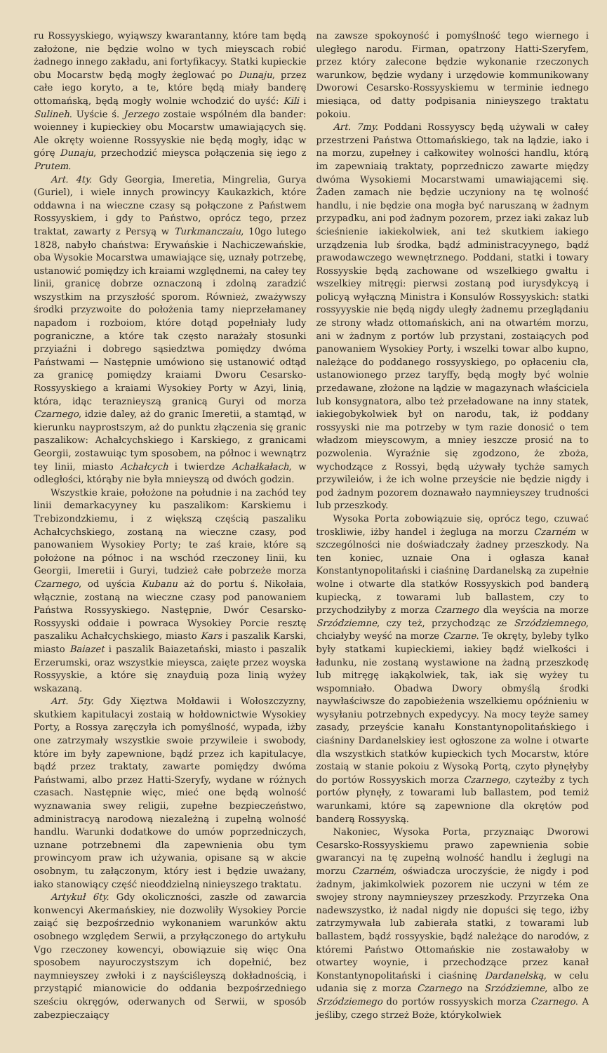ru Rossyyskiego, wyiąwszy kwarantanny, które tam będą założone, nie będzie wolno w tych mieyscach robić żadnego innego zakładu, ani fortyfikacyy. Statki kupieckie obu Mocarstw będą mogły żeglować po Dunaju, przez całe iego koryto, a te, które będą miały banderę ottomańską, będą mogły wolnie wchodzić do uyść: Kili i Sulineh. Uyście ś. Jerzego zostaie wspólném dla bander: woienney i kupieckiey obu Mocarstw umawiających się. Ale okręty woienne Rossyyskie nie będą mogły, idąc w górę Dunaju, przechodzić mieysca połączenia się iego z Prutem.
Art. 4ty. Gdy Georgia, Imeretia, Mingrelia, Gurya (Guriel), i wiele innych prowincyy Kaukazkich, które oddawna i na wieczne czasy są połączone z Państwem Rossyyskiem, i gdy to Państwo, oprócz tego, przez traktat, zawarty z Persyą w Turkmanczaiu, 10go lutego 1828, nabyło chaństwa: Erywańskie i Nachiczewańskie, oba Wysokie Mocarstwa umawiające się, uznały potrzebę, ustanowić pomiędzy ich kraiami względnemi, na całey tey linii, granicę dobrze oznaczoną i zdolną zaradzić wszystkim na przyszłość sporom. Również, zważywszy środki przyzwoite do położenia tamy nieprzełamaney napadom i rozboiom, które dotąd popełniały ludy pograniczne, a które tak często narażały stosunki przyiaźni i dobrego sąsiedztwa pomiędzy dwóma Państwami — Następnie umówiono się ustanowić odtąd za granicę pomiędzy kraiami Dworu Cesarsko-Rossyyskiego a kraiami Wysokiey Porty w Azyi, linią, która, idąc teraznieyszą granicą Guryi od morza Czarnego, idzie daley, aż do granic Imeretii, a stamtąd, w kierunku nayprostszym, aż do punktu złączenia się granic paszalikow: Achałcychskiego i Karskiego, z granicami Georgii, zostawuiąc tym sposobem, na północ i wewnątrz tey linii, miasto Achałcych i twierdze Achałkałach, w odległości, którąby nie była mnieyszą od dwóch godzin.
Wszystkie kraie, położone na południe i na zachód tey linii demarkacyyney ku paszalikom: Karskiemu i Trebizondzkiemu, i z większą częścią paszaliku Achałcychskiego, zostaną na wieczne czasy, pod panowaniem Wysokiey Porty; te zaś kraie, które są położone na północ i na wschód rzeczoney linii, ku Georgii, Imeretii i Guryi, tudzież całe pobrzeże morza Czarnego, od uyścia Kubanu aż do portu ś. Nikołaia, włącznie, zostaną na wieczne czasy pod panowaniem Państwa Rossyyskiego. Następnie, Dwór Cesarsko-Rossyyski oddaie i powraca Wysokiey Porcie resztę paszaliku Achałcychskiego, miasto Kars i paszalik Karski, miasto Baiazet i paszalik Baiazetański, miasto i paszalik Erzerumski, oraz wszystkie mieysca, zaięte przez woyska Rossyyskie, a które się znayduią poza linią wyżey wskazaną.
Art. 5ty. Gdy Xięztwa Mołdawii i Wołoszczyzny, skutkiem kapitulacyi zostaią w hołdownictwie Wysokiey Porty, a Rossya zaręczyła ich pomyślność, wypada, iżby one zatrzymały wszystkie swoie przywileie i swobody, które im były zapewnione, bądź przez ich kapitulacye, bądź przez traktaty, zawarte pomiędzy dwóma Państwami, albo przez Hatti-Szeryfy, wydane w różnych czasach. Następnie więc, mieć one będą wolność wyznawania swey religii, zupełne bezpieczeństwo, administracyą narodową niezależną i zupełną wolność handlu. Warunki dodatkowe do umów poprzedniczych, uznane potrzebnemi dla zapewnienia obu tym prowincyom praw ich używania, opisane są w akcie osobnym, tu załączonym, który iest i będzie uważany, iako stanowiący część nieoddzielną ninieyszego traktatu.
Artykuł 6ty. Gdy okoliczności, zaszłe od zawarcia konwencyi Akermańskiey, nie dozwoliły Wysokiey Porcie zaiąć się bezpośrzednio wykonaniem warunków aktu osobnego względem Serwii, a przyłączonego do artykułu Vgo rzeczoney kowencyi, obowiązuie się więc Ona sposobem nayuroczystszym ich dopełnić, bez naymnieyszey zwłoki i z nayściśleyszą dokładnością, i przystąpić mianowicie do oddania bezpośrzedniego sześciu okręgów, oderwanych od Serwii, w sposób zabezpieczaiący
na zawsze spokoyność i pomyślność tego wiernego i uległego narodu. Firman, opatrzony Hatti-Szeryfem, przez który zalecone będzie wykonanie rzeczonych warunkow, będzie wydany i urzędowie kommunikowany Dworowi Cesarsko-Rossyyskiemu w terminie iednego miesiąca, od datty podpisania ninieyszego traktatu pokoiu.
Art. 7my. Poddani Rossyyscy będą używali w całey przestrzeni Państwa Ottomańskiego, tak na lądzie, iako i na morzu, zupełney i całkowitey wolności handlu, którą im zapewniaią traktaty, poprzedniczo zawarte między dwóma Wysokiemi Mocarstwami umawiającemi się. Żaden zamach nie będzie uczyniony na tę wolność handlu, i nie będzie ona mogła być naruszaną w żadnym przypadku, ani pod żadnym pozorem, przez iaki zakaz lub ścieśnienie iakiekolwiek, ani też skutkiem iakiego urządzenia lub środka, bądź administracyynego, bądź prawodawczego wewnętrznego. Poddani, statki i towary Rossyyskie będą zachowane od wszelkiego gwałtu i wszelkiey mitręgi: pierwsi zostaną pod iurysdykcyą i policyą wyłączną Ministra i Konsulów Rossyyskich: statki rossyyyskie nie będą nigdy uległy żadnemu przeglądaniu ze strony władz ottomańskich, ani na otwartém morzu, ani w żadnym z portów lub przystani, zostaiących pod panowaniem Wysokiey Porty, i wszelki towar albo kupno, należące do poddanego rossyyskiego, po opłaceniu cła, ustanowionego przez taryffy, będą mogły być wolnie przedawane, złożone na lądzie w magazynach właściciela lub konsygnatora, albo też przeładowane na inny statek, iakiegobykolwiek był on narodu, tak, iż poddany rossyyski nie ma potrzeby w tym razie donosić o tem władzom mieyscowym, a mniey ieszcze prosić na to pozwolenia. Wyraźnie się zgodzono, że zboża, wychodzące z Rossyi, będą używały tychże samych przywileiów, i że ich wolne przeyście nie będzie nigdy i pod żadnym pozorem doznawało naymnieyszey trudności lub przeszkody.
Wysoka Porta zobowiązuie się, oprócz tego, czuwać troskliwie, iżby handel i żegluga na morzu Czarném w szczególności nie doświadczały żadney przeszkody. Na ten koniec, uznaie Ona i ogłasza kanał Konstantynopolitański i ciaśninę Dardanelską za zupełnie wolne i otwarte dla statków Rossyyskich pod banderą kupiecką, z towarami lub ballastem, czy to przychodziłyby z morza Czarnego dla weyścia na morze Srzódziemne, czy też, przychodząc ze Srzódziemnego, chciałyby weyść na morze Czarne. Te okręty, byleby tylko były statkami kupieckiemi, iakiey bądź wielkości i ładunku, nie zostaną wystawione na żadną przeszkodę lub mitręgę iakąkolwiek, tak, iak się wyżey tu wspomniało. Obadwa Dwory obmyślą środki naywłaściwsze do zapobieżenia wszelkiemu opóźnieniu w wysyłaniu potrzebnych expedycyy. Na mocy teyże samey zasady, przeyście kanału Konstantynopolitańskiego i ciaśniny Dardanelskiey iest ogłoszone za wolne i otwarte dla wszystkich statków kupieckich tych Mocarstw, które zostaią w stanie pokoiu z Wysoką Portą, czyto płynęłyby do portów Rossyyskich morza Czarnego, czyteżby z tych portów płynęły, z towarami lub ballastem, pod temiż warunkami, które są zapewnione dla okrętów pod banderą Rossyyską.
Nakoniec, Wysoka Porta, przyznaiąc Dworowi Cesarsko-Rossyyskiemu prawo zapewnienia sobie gwarancyi na tę zupełną wolność handlu i żeglugi na morzu Czarném, oświadcza uroczyście, że nigdy i pod żadnym, jakimkolwiek pozorem nie uczyni w tém ze swojey strony naymnieyszey przeszkody. Przyrzeka Ona nadewszystko, iż nadal nigdy nie dopuści się tego, iżby zatrzymywała lub zabierała statki, z towarami lub ballastem, bądź rossyyskie, bądź należące do narodów, z któremi Państwo Ottomańskie nie zostawałoby w otwartey woynie, i przechodzące przez kanał Konstantynopolitański i ciaśninę Dardanelską, w celu udania się z morza Czarnego na Srzódziemne, albo ze Srzódziemego do portów rossyyskich morza Czarnego. A jeśliby, czego strzeż Boże, którykolwiek